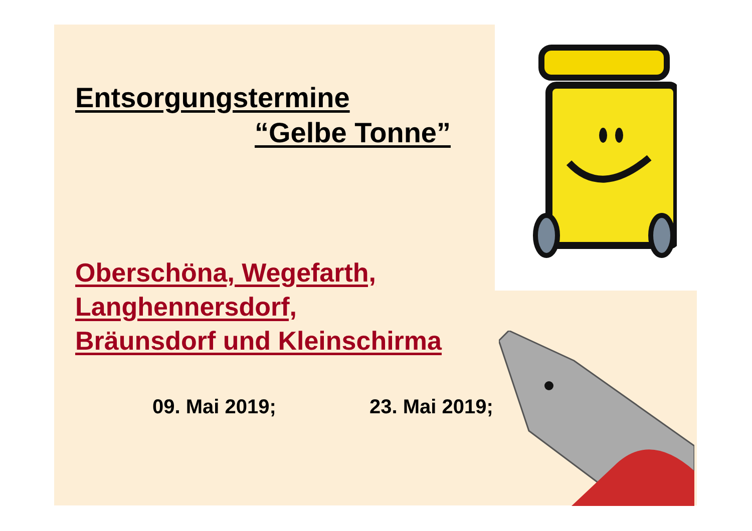Entsorgungstermine
“Gelbe Tonne”
Oberschöna, Wegefarth,
Langhennersdorf,
Bräunsdorf und Kleinschirma
09. Mai 2019; 23. Mai 2019;